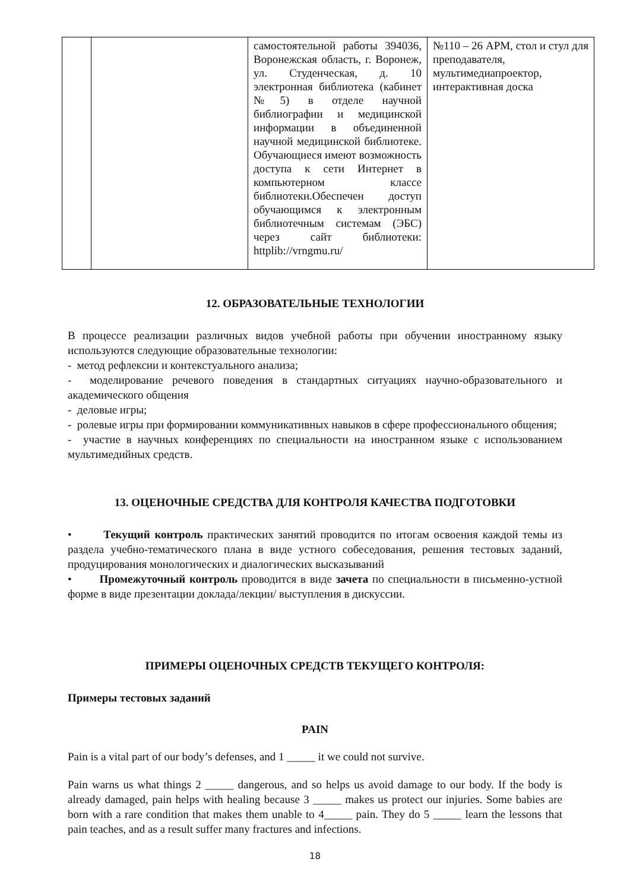| | | самостоятельной работы 394036, Воронежская область, г. Воронеж, ул. Студенческая, д. 10 электронная библиотека (кабинет №5) в отделе научной библиографии и медицинской информации в объединенной научной медицинской библиотеке. Обучающиеся имеют возможность доступа к сети Интернет в компьютерном классе библиотеки.Обеспечен доступ обучающимся к электронным библиотечным системам (ЭБС) через сайт библиотеки: httplib://vrngmu.ru/ | №110 – 26 АРМ, стол и стул для преподавателя, мультимедиапроектор, интерактивная доска |
12. ОБРАЗОВАТЕЛЬНЫЕ ТЕХНОЛОГИИ
В процессе реализации различных видов учебной работы при обучении иностранному языку используются следующие образовательные технологии:
- метод рефлексии и контекстуального анализа;
- моделирование речевого поведения в стандартных ситуациях научно-образовательного и академического общения
- деловые игры;
- ролевые игры при формировании коммуникативных навыков в сфере профессионального общения;
- участие в научных конференциях по специальности на иностранном языке с использованием мультимедийных средств.
13. ОЦЕНОЧНЫЕ СРЕДСТВА ДЛЯ КОНТРОЛЯ КАЧЕСТВА ПОДГОТОВКИ
• Текущий контроль практических занятий проводится по итогам освоения каждой темы из раздела учебно-тематического плана в виде устного собеседования, решения тестовых заданий, продуцирования монологических и диалогических высказываний
• Промежуточный контроль проводится в виде зачета по специальности в письменно-устной форме в виде презентации доклада/лекции/ выступления в дискуссии.
ПРИМЕРЫ ОЦЕНОЧНЫХ СРЕДСТВ ТЕКУЩЕГО КОНТРОЛЯ:
Примеры тестовых заданий
PAIN
Pain is a vital part of our body’s defenses, and 1 _____ it we could not survive.
Pain warns us what things 2 _____ dangerous, and so helps us avoid damage to our body. If the body is already damaged, pain helps with healing because 3 _____ makes us protect our injuries. Some babies are born with a rare condition that makes them unable to 4_____ pain. They do 5 _____ learn the lessons that pain teaches, and as a result suffer many fractures and infections.
18